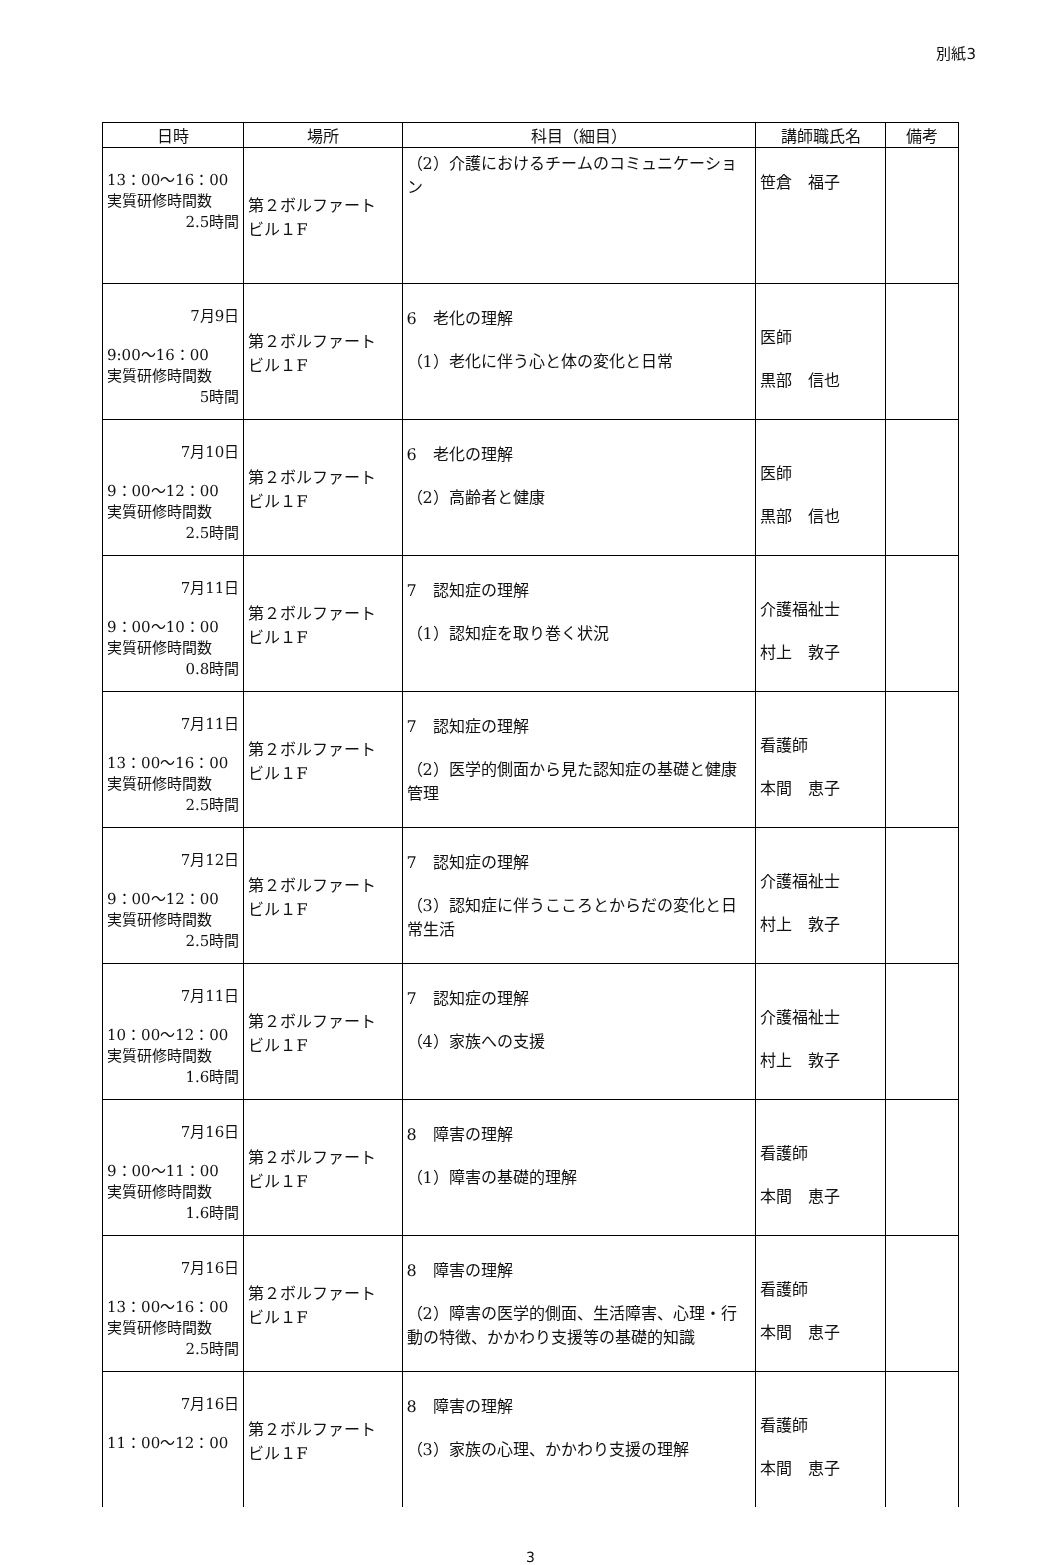別紙3
| 日時 | 場所 | 科目（細目） | 講師職氏名 | 備考 |
| --- | --- | --- | --- | --- |
| 13：00～16：00 実質研修時間数 2.5時間 | 第２ボルファート ビル１F | （2）介護におけるチームのコミュニケーション | 笹倉 福子 | |
| 7月9日 9:00～16：00 実質研修時間数 5時間 | 第２ボルファート ビル１F | 6 老化の理解 （1）老化に伴う心と体の変化と日常 | 医師 黒部 信也 | |
| 7月10日 9：00～12：00 実質研修時間数 2.5時間 | 第２ボルファート ビル１F | 6 老化の理解 （2）高齢者と健康 | 医師 黒部 信也 | |
| 7月11日 9：00～10：00 実質研修時間数 0.8時間 | 第２ボルファート ビル１F | 7 認知症の理解 （1）認知症を取り巻く状況 | 介護福祉士 村上 敦子 | |
| 7月11日 13：00～16：00 実質研修時間数 2.5時間 | 第２ボルファート ビル１F | 7 認知症の理解 （2）医学的側面から見た認知症の基礎と健康管理 | 看護師 本間 恵子 | |
| 7月12日 9：00～12：00 実質研修時間数 2.5時間 | 第２ボルファート ビル１F | 7 認知症の理解 （3）認知症に伴うこころとからだの変化と日常生活 | 介護福祉士 村上 敦子 | |
| 7月11日 10：00～12：00 実質研修時間数 1.6時間 | 第２ボルファート ビル１F | 7 認知症の理解 （4）家族への支援 | 介護福祉士 村上 敦子 | |
| 7月16日 9：00～11：00 実質研修時間数 1.6時間 | 第２ボルファート ビル１F | 8 障害の理解 （1）障害の基礎的理解 | 看護師 本間 恵子 | |
| 7月16日 13：00～16：00 実質研修時間数 2.5時間 | 第２ボルファート ビル１F | 8 障害の理解 （2）障害の医学的側面、生活障害、心理・行動の特徴、かかわり支援等の基礎的知識 | 看護師 本間 恵子 | |
| 7月16日 11：00～12：00 | 第２ボルファート ビル１F | 8 障害の理解 （3）家族の心理、かかわり支援の理解 | 看護師 本間 恵子 | |
3